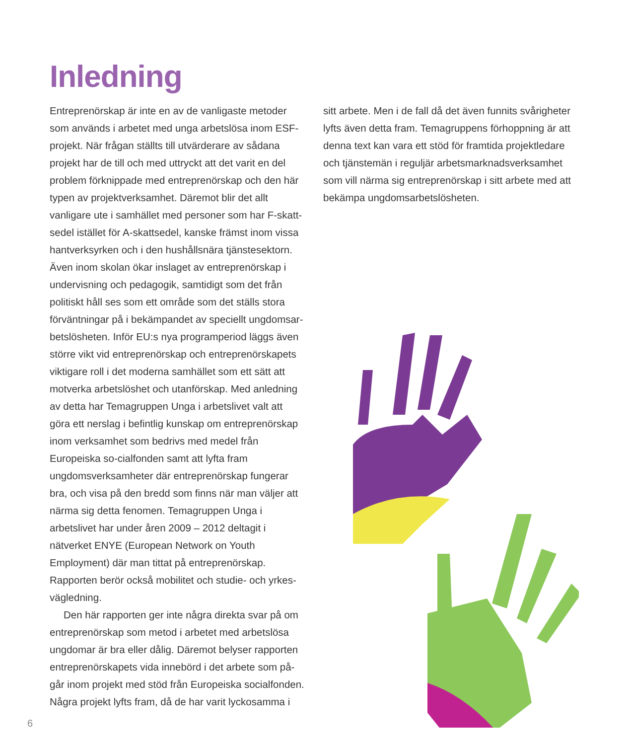Inledning
Entreprenörskap är inte en av de vanligaste metoder som används i arbetet med unga arbetslösa inom ESF-projekt. När frågan ställts till utvärderare av sådana projekt har de till och med uttryckt att det varit en del problem förknippade med entreprenörskap och den här typen av projektverksamhet. Däremot blir det allt vanligare ute i samhället med personer som har F-skatt-sedel istället för A-skattsedel, kanske främst inom vissa hantverksyrken och i den hushållsnära tjänstesektorn. Även inom skolan ökar inslaget av entreprenörskap i undervisning och pedagogik, samtidigt som det från politiskt håll ses som ett område som det ställs stora förväntningar på i bekämpandet av speciellt ungdomsar-betslösheten. Inför EU:s nya programperiod läggs även större vikt vid entreprenörskap och entreprenörskapets viktigare roll i det moderna samhället som ett sätt att motverka arbetslöshet och utanförskap. Med anledning av detta har Temagruppen Unga i arbetslivet valt att göra ett nerslag i befintlig kunskap om entreprenörskap inom verksamhet som bedrivs med medel från Europeiska so-cialfonden samt att lyfta fram ungdomsverksamheter där entreprenörskap fungerar bra, och visa på den bredd som finns när man väljer att närma sig detta fenomen. Temagruppen Unga i arbetslivet har under åren 2009 – 2012 deltagit i nätverket ENYE (European Network on Youth Employment) där man tittat på entreprenörskap. Rapporten berör också mobilitet och studie- och yrkes-vägledning.
Den här rapporten ger inte några direkta svar på om entreprenörskap som metod i arbetet med arbetslösa ungdomar är bra eller dålig. Däremot belyser rapporten entreprenörskapets vida innebörd i det arbete som på-går inom projekt med stöd från Europeiska socialfonden. Några projekt lyfts fram, då de har varit lyckosamma i
sitt arbete. Men i de fall då det även funnits svårigheter lyfts även detta fram. Temagruppens förhoppning är att denna text kan vara ett stöd för framtida projektledare och tjänstemän i reguljär arbetsmarknadsverksamhet som vill närma sig entreprenörskap i sitt arbete med att bekämpa ungdomsarbetslösheten.
6